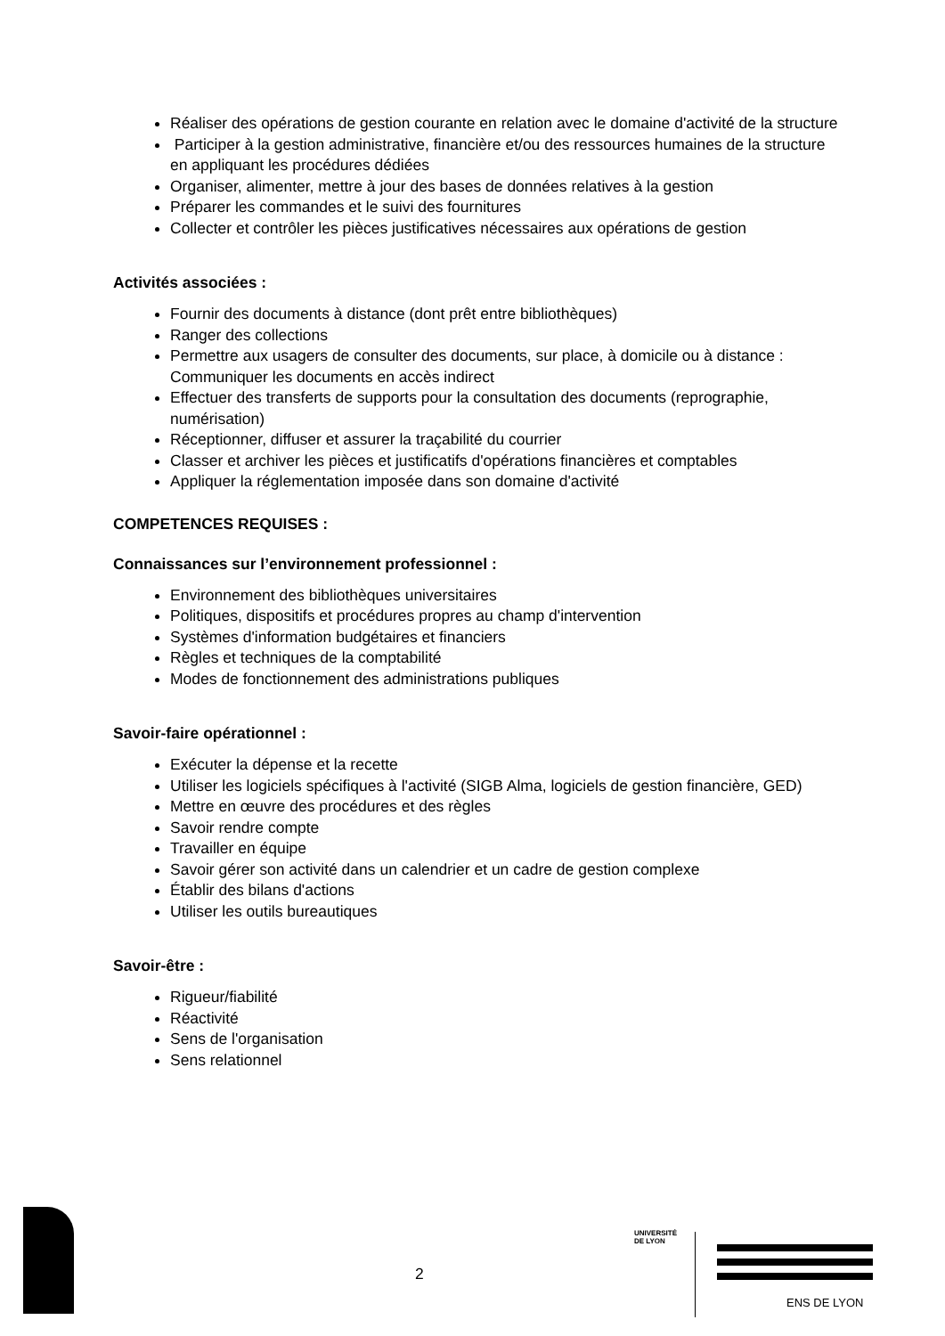Réaliser des opérations de gestion courante en relation avec le domaine d'activité de la structure
Participer à la gestion administrative, financière et/ou des ressources humaines de la structure en appliquant les procédures dédiées
Organiser, alimenter, mettre à jour des bases de données relatives à la gestion
Préparer les commandes et le suivi des fournitures
Collecter et contrôler les pièces justificatives nécessaires aux opérations de gestion
Activités associées :
Fournir des documents à distance (dont prêt entre bibliothèques)
Ranger des collections
Permettre aux usagers de consulter des documents, sur place, à domicile ou à distance : Communiquer les documents en accès indirect
Effectuer des transferts de supports pour la consultation des documents (reprographie, numérisation)
Réceptionner, diffuser et assurer la traçabilité du courrier
Classer et archiver les pièces et justificatifs d'opérations financières et comptables
Appliquer la réglementation imposée dans son domaine d'activité
COMPETENCES REQUISES :
Connaissances sur l’environnement professionnel :
Environnement des bibliothèques universitaires
Politiques, dispositifs et procédures propres au champ d'intervention
Systèmes d'information budgétaires et financiers
Règles et techniques de la comptabilité
Modes de fonctionnement des administrations publiques
Savoir-faire opérationnel :
Exécuter la dépense et la recette
Utiliser les logiciels spécifiques à l'activité (SIGB Alma, logiciels de gestion financière, GED)
Mettre en œuvre des procédures et des règles
Savoir rendre compte
Travailler en équipe
Savoir gérer son activité dans un calendrier et un cadre de gestion complexe
Établir des bilans d'actions
Utiliser les outils bureautiques
Savoir-être :
Rigueur/fiabilité
Réactivité
Sens de l'organisation
Sens relationnel
2
UNIVERSITÉ
DE LYON
ENS DE LYON